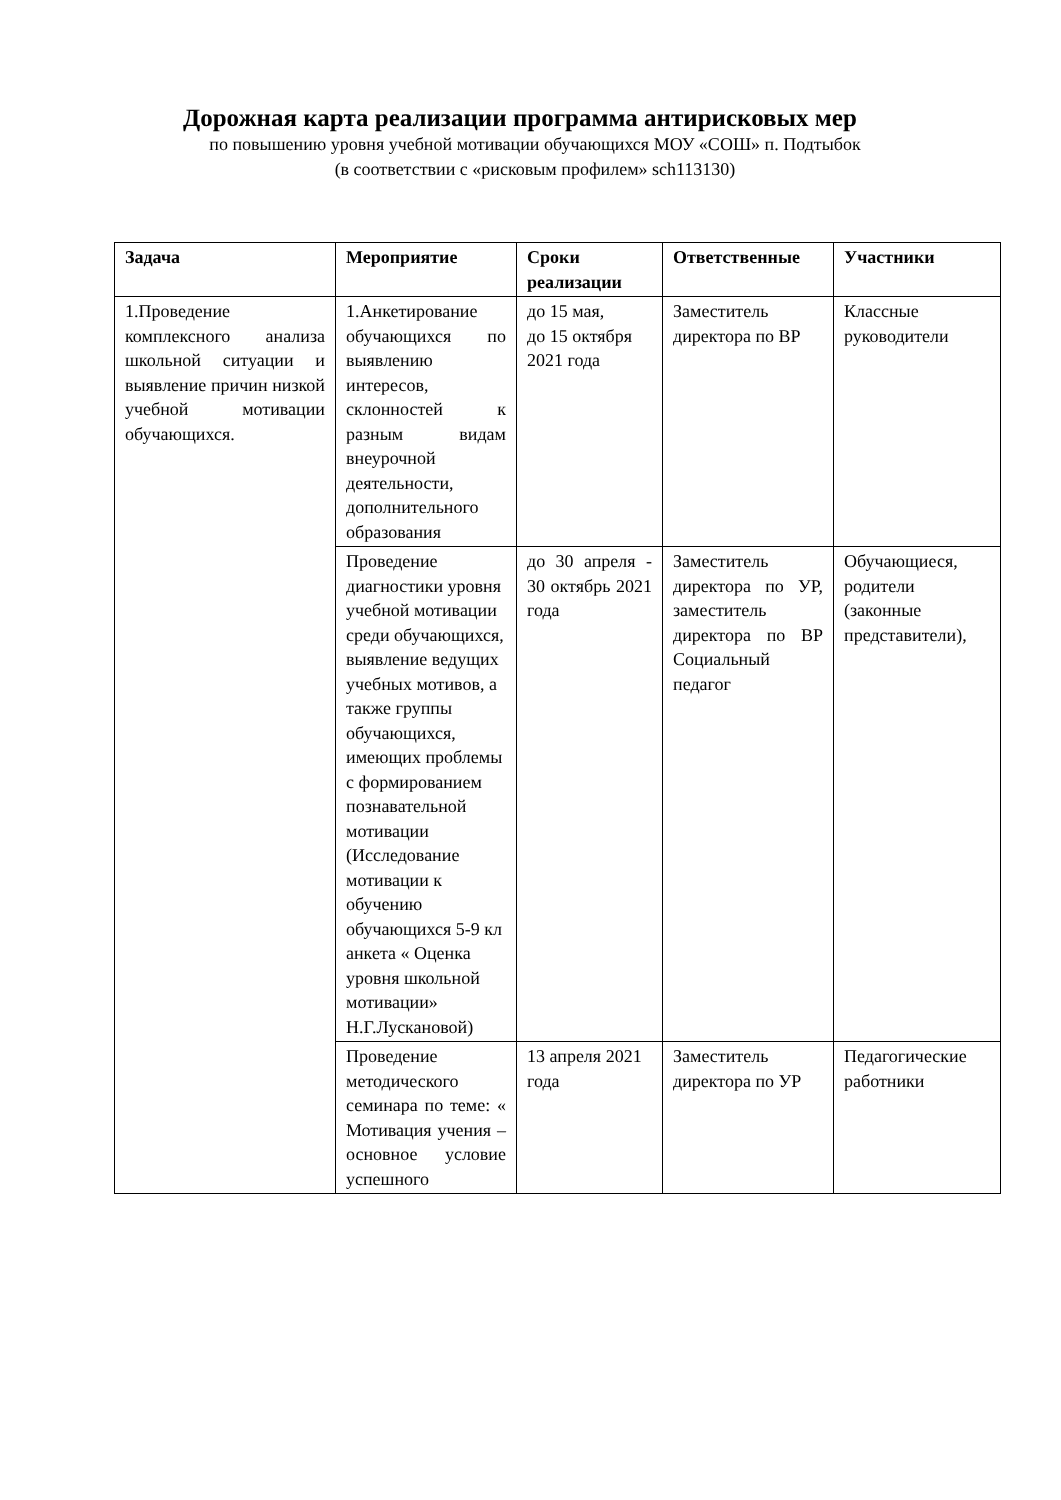Дорожная карта реализации программа антирисковых мер
по повышению уровня учебной мотивации обучающихся МОУ «СОШ» п. Подтыбок
(в соответствии с «рисковым профилем» sch113130)
| Задача | Мероприятие | Сроки реализации | Ответственные | Участники |
| --- | --- | --- | --- | --- |
| 1.Проведение комплексного анализа школьной ситуации и выявление причин низкой учебной мотивации обучающихся. | 1.Анкетирование обучающихся по выявлению интересов, склонностей к разным видам внеурочной деятельности, дополнительного образования | до 15 мая, до 15 октября 2021 года | Заместитель директора по ВР | Классные руководители |
| | Проведение диагностики уровня учебной мотивации среди обучающихся, выявление ведущих учебных мотивов, а также группы обучающихся, имеющих проблемы с формированием познавательной мотивации (Исследование мотивации к обучению обучающихся 5-9 кл анкета « Оценка уровня школьной мотивации» Н.Г.Лускановой) | до 30 апреля - 30 октябрь 2021 года | Заместитель директора по УР, заместитель директора по ВР Социальный педагог | Обучающиеся, родители (законные представители), |
| | Проведение методического семинара по теме: « Мотивация учения – основное условие успешного | 13 апреля 2021 года | Заместитель директора по УР | Педагогические работники |